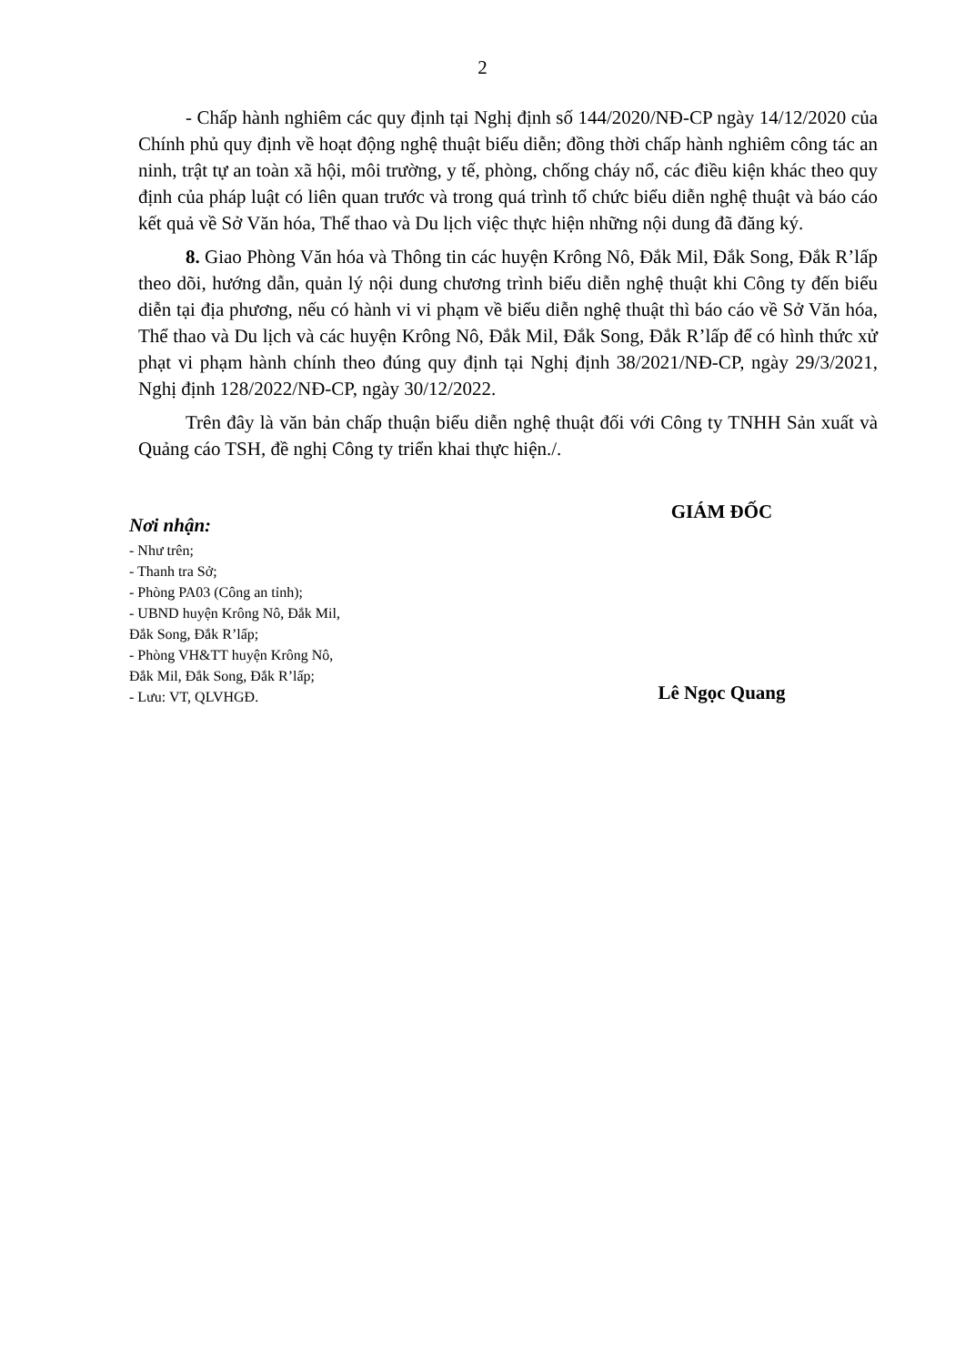2
- Chấp hành nghiêm các quy định tại Nghị định số 144/2020/NĐ-CP ngày 14/12/2020 của Chính phủ quy định về hoạt động nghệ thuật biểu diễn; đồng thời chấp hành nghiêm công tác an ninh, trật tự an toàn xã hội, môi trường, y tế, phòng, chống cháy nổ, các điều kiện khác theo quy định của pháp luật có liên quan trước và trong quá trình tổ chức biểu diễn nghệ thuật và báo cáo kết quả về Sở Văn hóa, Thể thao và Du lịch việc thực hiện những nội dung đã đăng ký.
8. Giao Phòng Văn hóa và Thông tin các huyện Krông Nô, Đắk Mil, Đắk Song, Đắk R’lấp theo dõi, hướng dẫn, quản lý nội dung chương trình biểu diễn nghệ thuật khi Công ty đến biểu diễn tại địa phương, nếu có hành vi vi phạm về biểu diễn nghệ thuật thì báo cáo về Sở Văn hóa, Thể thao và Du lịch và các huyện Krông Nô, Đắk Mil, Đắk Song, Đắk R’lấp để có hình thức xử phạt vi phạm hành chính theo đúng quy định tại Nghị định 38/2021/NĐ-CP, ngày 29/3/2021, Nghị định 128/2022/NĐ-CP, ngày 30/12/2022.
Trên đây là văn bản chấp thuận biểu diễn nghệ thuật đối với Công ty TNHH Sản xuất và Quảng cáo TSH, đề nghị Công ty triển khai thực hiện./.
Nơi nhận:
- Như trên;
- Thanh tra Sở;
- Phòng PA03 (Công an tỉnh);
- UBND huyện Krông Nô, Đắk Mil,
Đắk Song, Đắk R’lấp;
- Phòng VH&TT huyện Krông Nô,
Đắk Mil, Đắk Song, Đắk R’lấp;
- Lưu: VT, QLVHGĐ.
GIÁM ĐỐC
Lê Ngọc Quang